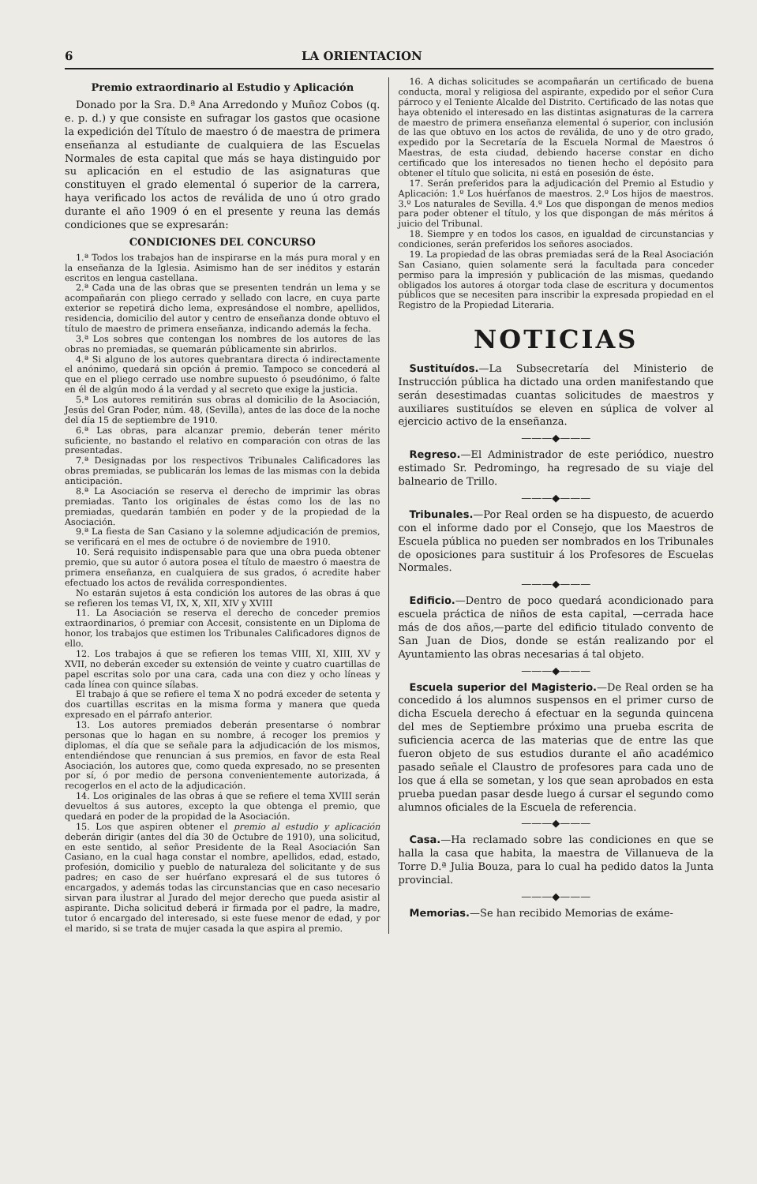6 LA ORIENTACION
Premio extraordinario al Estudio y Aplicación
Donado por la Sra. D.ª Ana Arredondo y Muñoz Cobos (q. e. p. d.) y que consiste en sufragar los gastos que ocasione la expedición del Título de maestro ó de maestra de primera enseñanza al estudiante de cualquiera de las Escuelas Normales de esta capital que más se haya distinguido por su aplicación en el estudio de las asignaturas que constituyen el grado elemental ó superior de la carrera, haya verificado los actos de reválida de uno ú otro grado durante el año 1909 ó en el presente y reuna las demás condiciones que se expresarán:
CONDICIONES DEL CONCURSO
1.ª Todos los trabajos han de inspirarse en la más pura moral y en la enseñanza de la Iglesia. Asimismo han de ser inéditos y estarán escritos en lengua castellana.
2.ª Cada una de las obras que se presenten tendrán un lema y se acompañarán con pliego cerrado y sellado con lacre, en cuya parte exterior se repetirá dicho lema, expresándose el nombre, apellidos, residencia, domicilio del autor y centro de enseñanza donde obtuvo el título de maestro de primera enseñanza, indicando además la fecha.
3.ª Los sobres que contengan los nombres de los autores de las obras no premiadas, se quemarán públicamente sin abrirlos.
4.ª Si alguno de los autores quebrantara directa ó indirectamente el anónimo, quedará sin opción á premio. Tampoco se concederá al que en el pliego cerrado use nombre supuesto ó pseudónimo, ó falte en él de algún modo á la verdad y al secreto que exige la justicia.
5.ª Los autores remitirán sus obras al domicilio de la Asociación, Jesús del Gran Poder, núm. 48, (Sevilla), antes de las doce de la noche del día 15 de septiembre de 1910.
6.ª Las obras, para alcanzar premio, deberán tener mérito suficiente, no bastando el relativo en comparación con otras de las presentadas.
7.ª Designadas por los respectivos Tribunales Calificadores las obras premiadas, se publicarán los lemas de las mismas con la debida anticipación.
8.ª La Asociación se reserva el derecho de imprimir las obras premiadas. Tanto los originales de éstas como los de las no premiadas, quedarán también en poder y de la propiedad de la Asociación.
9.ª La fiesta de San Casiano y la solemne adjudicación de premios, se verificará en el mes de octubre ó de noviembre de 1910.
10. Será requisito indispensable para que una obra pueda obtener premio, que su autor ó autora posea el título de maestro ó maestra de primera enseñanza, en cualquiera de sus grados, ó acredite haber efectuado los actos de reválida correspondientes.
No estarán sujetos á esta condición los autores de las obras á que se refieren los temas VI, IX, X, XII, XIV y XVIII
11. La Asociación se reserva el derecho de conceder premios extraordinarios, ó premiar con Accesit, consistente en un Diploma de honor, los trabajos que estimen los Tribunales Calificadores dignos de ello.
12. Los trabajos á que se refieren los temas VIII, XI, XIII, XV y XVII, no deberán exceder su extensión de veinte y cuatro cuartillas de papel escritas solo por una cara, cada una con diez y ocho líneas y cada línea con quince sílabas.
El trabajo á que se refiere el tema X no podrá exceder de setenta y dos cuartillas escritas en la misma forma y manera que queda expresado en el párrafo anterior.
13. Los autores premiados deberán presentarse ó nombrar personas que lo hagan en su nombre, á recoger los premios y diplomas, el día que se señale para la adjudicación de los mismos, entendiéndose que renuncian á sus premios, en favor de esta Real Asociación, los autores que, como queda expresado, no se presenten por sí, ó por medio de persona convenientemente autorizada, á recogerlos en el acto de la adjudicación.
14. Los originales de las obras á que se refiere el tema XVIII serán devueltos á sus autores, excepto la que obtenga el premio, que quedará en poder de la propidad de la Asociación.
15. Los que aspiren obtener el premio al estudio y aplicación deberán dirigir (antes del día 30 de Octubre de 1910), una solicitud, en este sentido, al señor Presidente de la Real Asociación San Casiano, en la cual haga constar el nombre, apellidos, edad, estado, profesión, domicilio y pueblo de naturaleza del solicitante y de sus padres; en caso de ser huérfano expresará el de sus tutores ó encargados, y además todas las circunstancias que en caso necesario sirvan para ilustrar al Jurado del mejor derecho que pueda asistir al aspirante. Dicha solicitud deberá ir firmada por el padre, la madre, tutor ó encargado del interesado, si este fuese menor de edad, y por el marido, si se trata de mujer casada la que aspira al premio.
16. A dichas solicitudes se acompañarán un certificado de buena conducta, moral y religiosa del aspirante, expedido por el señor Cura párroco y el Teniente Alcalde del Distrito. Certificado de las notas que haya obtenido el interesado en las distintas asignaturas de la carrera de maestro de primera enseñanza elemental ó superior, con inclusión de las que obtuvo en los actos de reválida, de uno y de otro grado, expedido por la Secretaría de la Escuela Normal de Maestros ó Maestras, de esta ciudad, debiendo hacerse constar en dicho certificado que los interesados no tienen hecho el depósito para obtener el título que solicita, ni está en posesión de éste.
17. Serán preferidos para la adjudicación del Premio al Estudio y Aplicación: 1.º Los huérfanos de maestros. 2.º Los hijos de maestros. 3.º Los naturales de Sevilla. 4.º Los que dispongan de menos medios para poder obtener el título, y los que dispongan de más méritos á juicio del Tribunal.
18. Siempre y en todos los casos, en igualdad de circunstancias y condiciones, serán preferidos los señores asociados.
19. La propiedad de las obras premiadas será de la Real Asociación San Casiano, quien solamente será la facultada para conceder permiso para la impresión y publicación de las mismas, quedando obligados los autores á otorgar toda clase de escritura y documentos públicos que se necesiten para inscribir la expresada propiedad en el Registro de la Propiedad Literaria.
NOTICIAS
Sustituídos.—La Subsecretaría del Ministerio de Instrucción pública ha dictado una orden manifestando que serán desestimadas cuantas solicitudes de maestros y auxiliares sustituídos se eleven en súplica de volver al ejercicio activo de la enseñanza.
———◆———
Regreso.—El Administrador de este periódico, nuestro estimado Sr. Pedromingo, ha regresado de su viaje del balneario de Trillo.
———◆———
Tribunales.—Por Real orden se ha dispuesto, de acuerdo con el informe dado por el Consejo, que los Maestros de Escuela pública no pueden ser nombrados en los Tribunales de oposiciones para sustituir á los Profesores de Escuelas Normales.
———◆———
Edificio.—Dentro de poco quedará acondicionado para escuela práctica de niños de esta capital, —cerrada hace más de dos años,—parte del edificio titulado convento de San Juan de Dios, donde se están realizando por el Ayuntamiento las obras necesarias á tal objeto.
———◆———
Escuela superior del Magisterio.—De Real orden se ha concedido á los alumnos suspensos en el primer curso de dicha Escuela derecho á efectuar en la segunda quincena del mes de Septiembre próximo una prueba escrita de suficiencia acerca de las materias que de entre las que fueron objeto de sus estudios durante el año académico pasado señale el Claustro de profesores para cada uno de los que á ella se sometan, y los que sean aprobados en esta prueba puedan pasar desde luego á cursar el segundo como alumnos oficiales de la Escuela de referencia.
———◆———
Casa.—Ha reclamado sobre las condiciones en que se halla la casa que habita, la maestra de Villanueva de la Torre D.ª Julia Bouza, para lo cual ha pedido datos la Junta provincial.
———◆———
Memorias.—Se han recibido Memorias de exáme-